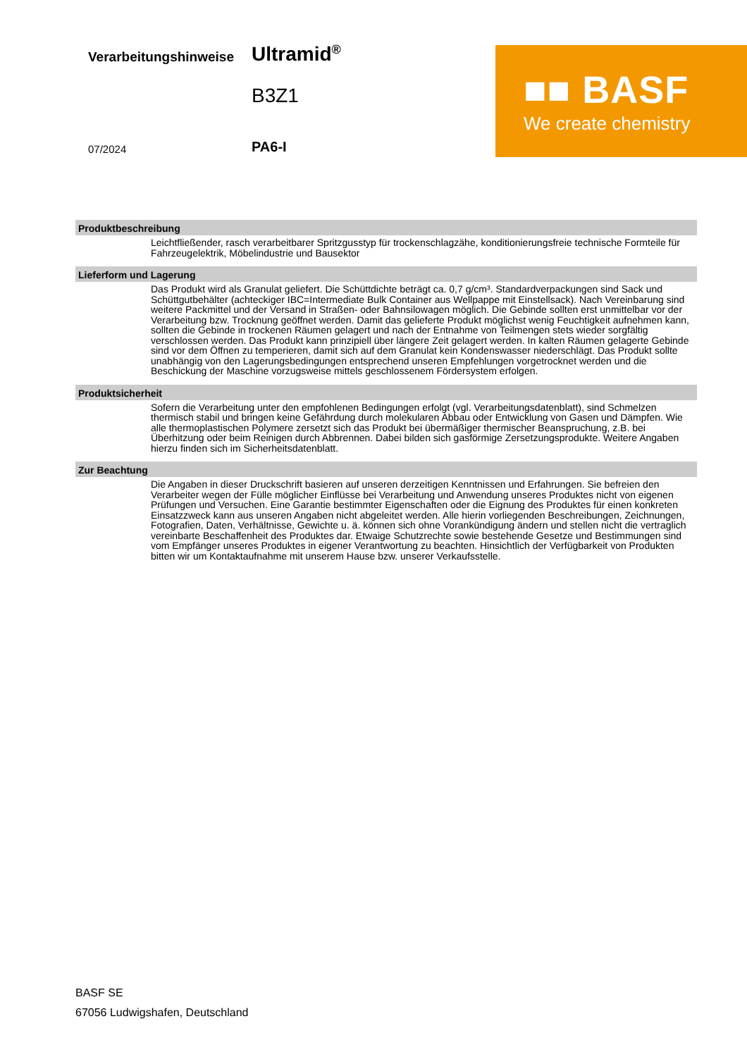Verarbeitungshinweise Ultramid<sup>®</sup>
B3Z1
07/2024 PA6-I
■■ BASF
We create chemistry
Produktbeschreibung
Leichtfließender, rasch verarbeitbarer Spritzgusstyp für trockenschlagzähe, konditionierungsfreie technische Formteile für Fahrzeugelektrik, Möbelindustrie und Bausektor
Lieferform und Lagerung
Das Produkt wird als Granulat geliefert. Die Schüttdichte beträgt ca. 0,7 g/cm³. Standardverpackungen sind Sack und Schüttgutbehälter (achteckiger IBC=Intermediate Bulk Container aus Wellpappe mit Einstellsack). Nach Vereinbarung sind weitere Packmittel und der Versand in Straßen- oder Bahnsilowagen möglich. Die Gebinde sollten erst unmittelbar vor der Verarbeitung bzw. Trocknung geöffnet werden. Damit das gelieferte Produkt möglichst wenig Feuchtigkeit aufnehmen kann, sollten die Gebinde in trockenen Räumen gelagert und nach der Entnahme von Teilmengen stets wieder sorgfältig verschlossen werden. Das Produkt kann prinzipiell über längere Zeit gelagert werden. In kalten Räumen gelagerte Gebinde sind vor dem Öffnen zu temperieren, damit sich auf dem Granulat kein Kondenswasser niederschlägt. Das Produkt sollte unabhängig von den Lagerungsbedingungen entsprechend unseren Empfehlungen vorgetrocknet werden und die Beschickung der Maschine vorzugsweise mittels geschlossenem Fördersystem erfolgen.
Produktsicherheit
Sofern die Verarbeitung unter den empfohlenen Bedingungen erfolgt (vgl. Verarbeitungsdatenblatt), sind Schmelzen thermisch stabil und bringen keine Gefährdung durch molekularen Abbau oder Entwicklung von Gasen und Dämpfen. Wie alle thermoplastischen Polymere zersetzt sich das Produkt bei übermäßiger thermischer Beanspruchung, z.B. bei Überhitzung oder beim Reinigen durch Abbrennen. Dabei bilden sich gasförmige Zersetzungsprodukte. Weitere Angaben hierzu finden sich im Sicherheitsdatenblatt.
Zur Beachtung
Die Angaben in dieser Druckschrift basieren auf unseren derzeitigen Kenntnissen und Erfahrungen. Sie befreien den Verarbeiter wegen der Fülle möglicher Einflüsse bei Verarbeitung und Anwendung unseres Produktes nicht von eigenen Prüfungen und Versuchen. Eine Garantie bestimmter Eigenschaften oder die Eignung des Produktes für einen konkreten Einsatzzweck kann aus unseren Angaben nicht abgeleitet werden. Alle hierin vorliegenden Beschreibungen, Zeichnungen, Fotografien, Daten, Verhältnisse, Gewichte u. ä. können sich ohne Vorankündigung ändern und stellen nicht die vertraglich vereinbarte Beschaffenheit des Produktes dar. Etwaige Schutzrechte sowie bestehende Gesetze und Bestimmungen sind vom Empfänger unseres Produktes in eigener Verantwortung zu beachten. Hinsichtlich der Verfügbarkeit von Produkten bitten wir um Kontaktaufnahme mit unserem Hause bzw. unserer Verkaufsstelle.
BASF SE
67056 Ludwigshafen, Deutschland